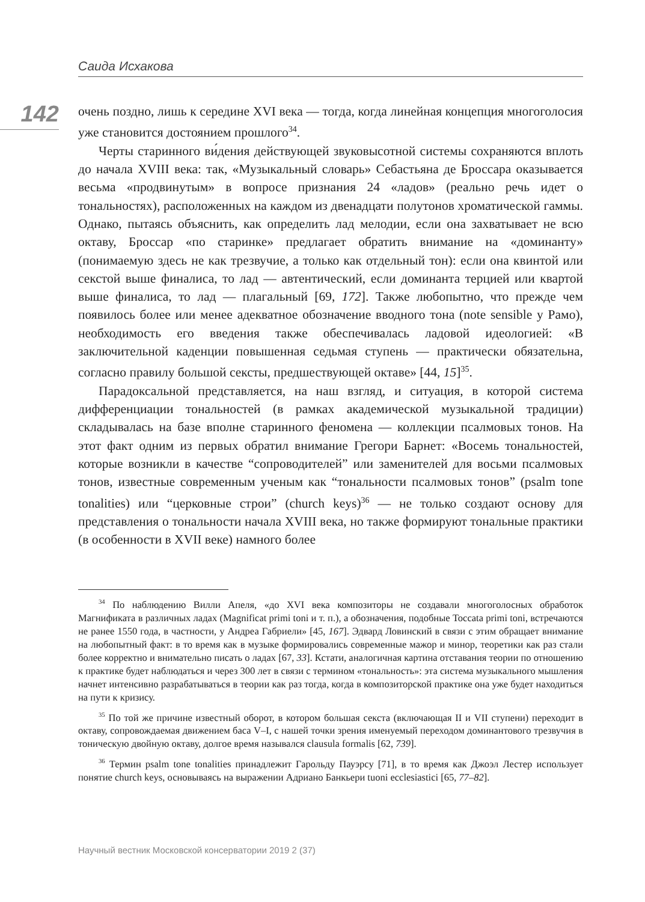Саида Исхакова
142
очень поздно, лишь к середине XVI века — тогда, когда линейная концепция многоголосия уже становится достоянием прошлого<sup>34</sup>.
Черты старинного ви́дения действующей звуковысотной системы сохраняются вплоть до начала XVIII века: так, «Музыкальный словарь» Себастьяна де Броссара оказывается весьма «продвинутым» в вопросе признания 24 «ладов» (реально речь идет о тональностях), расположенных на каждом из двенадцати полутонов хроматической гаммы. Однако, пытаясь объяснить, как определить лад мелодии, если она захватывает не всю октаву, Броссар «по старинке» предлагает обратить внимание на «доминанту» (понимаемую здесь не как трезвучие, а только как отдельный тон): если она квинтой или секстой выше финалиса, то лад — автентический, если доминанта терцией или квартой выше финалиса, то лад — плагальный [69, 172]. Также любопытно, что прежде чем появилось более или менее адекватное обозначение вводного тона (note sensible у Рамо), необходимость его введения также обеспечивалась ладовой идеологией: «В заключительной каденции повышенная седьмая ступень — практически обязательна, согласно правилу большой сексты, предшествующей октаве» [44, 15]<sup>35</sup>.
Парадоксальной представляется, на наш взгляд, и ситуация, в которой система дифференциации тональностей (в рамках академической музыкальной традиции) складывалась на базе вполне старинного феномена — коллекции псалмовых тонов. На этот факт одним из первых обратил внимание Грегори Барнет: «Восемь тональностей, которые возникли в качестве “сопроводителей” или заменителей для восьми псалмовых тонов, известные современным ученым как “тональности псалмовых тонов” (psalm tone tonalities) или “церковные строи” (church keys)<sup>36</sup> — не только создают основу для представления о тональности начала XVIII века, но также формируют тональные практики (в особенности в XVII веке) намного более
<sup>34</sup> По наблюдению Вилли Апеля, «до XVI века композиторы не создавали многоголосных обработок Магнификата в различных ладах (Magnificat primi toni и т. п.), а обозначения, подобные Toccata primi toni, встречаются не ранее 1550 года, в частности, у Андреа Габриели» [45, 167]. Эдвард Ловинский в связи с этим обращает внимание на любопытный факт: в то время как в музыке формировались современные мажор и минор, теоретики как раз стали более корректно и внимательно писать о ладах [67, 33]. Кстати, аналогичная картина отставания теории по отношению к практике будет наблюдаться и через 300 лет в связи с термином «тональность»: эта система музыкального мышления начнет интенсивно разрабатываться в теории как раз тогда, когда в композиторской практике она уже будет находиться на пути к кризису.
<sup>35</sup> По той же причине известный оборот, в котором большая секста (включающая II и VII ступени) переходит в октаву, сопровождаемая движением баса V–I, с нашей точки зрения именуемый переходом доминантового трезвучия в тоническую двойную октаву, долгое время назывался clausula formalis [62, 739].
<sup>36</sup> Термин psalm tone tonalities принадлежит Гарольду Пауэрсу [71], в то время как Джоэл Лестер использует понятие church keys, основываясь на выражении Адриано Банкьери tuoni ecclesiastici [65, 77–82].
Научный вестник Московской консерватории 2019 2 (37)